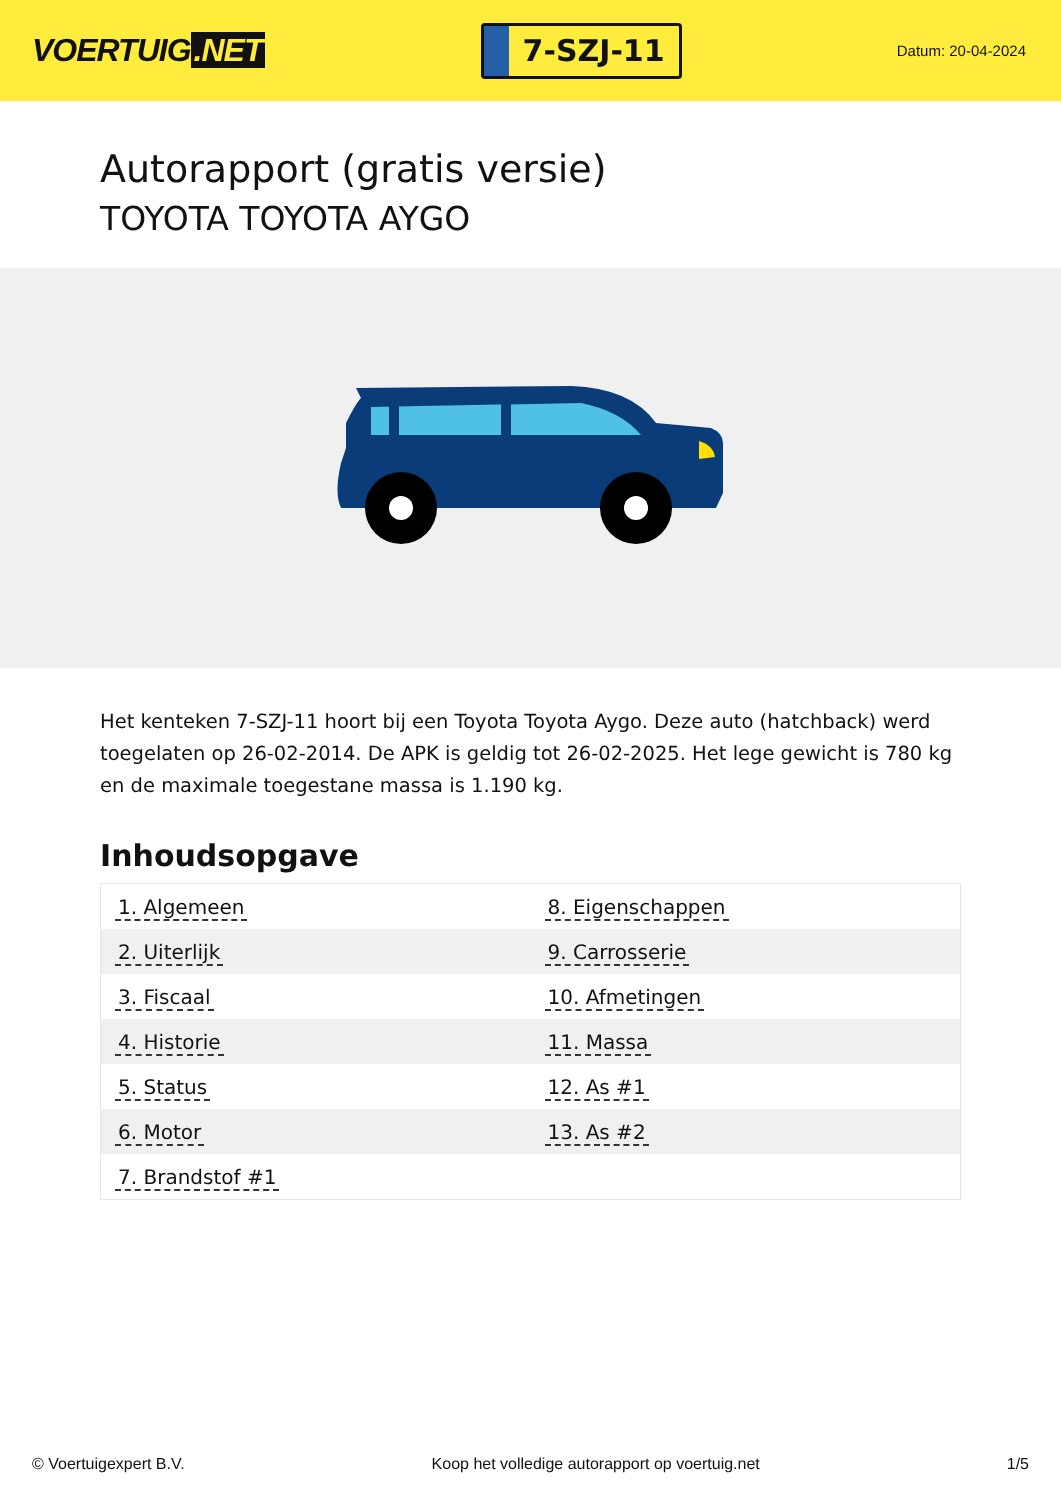VOERTUIG.NET
7-SZJ-11
Datum: 20-04-2024
Autorapport (gratis versie)
TOYOTA TOYOTA AYGO
Het kenteken 7-SZJ-11 hoort bij een Toyota Toyota Aygo. Deze auto (hatchback) werd toegelaten op 26-02-2014. De APK is geldig tot 26-02-2025. Het lege gewicht is 780 kg en de maximale toegestane massa is 1.190 kg.
Inhoudsopgave
| 1. Algemeen | 8. Eigenschappen |
| 2. Uiterlijk | 9. Carrosserie |
| 3. Fiscaal | 10. Afmetingen |
| 4. Historie | 11. Massa |
| 5. Status | 12. As #1 |
| 6. Motor | 13. As #2 |
| 7. Brandstof #1 | |
© Voertuigexpert B.V. Koop het volledige autorapport op voertuig.net 1/5